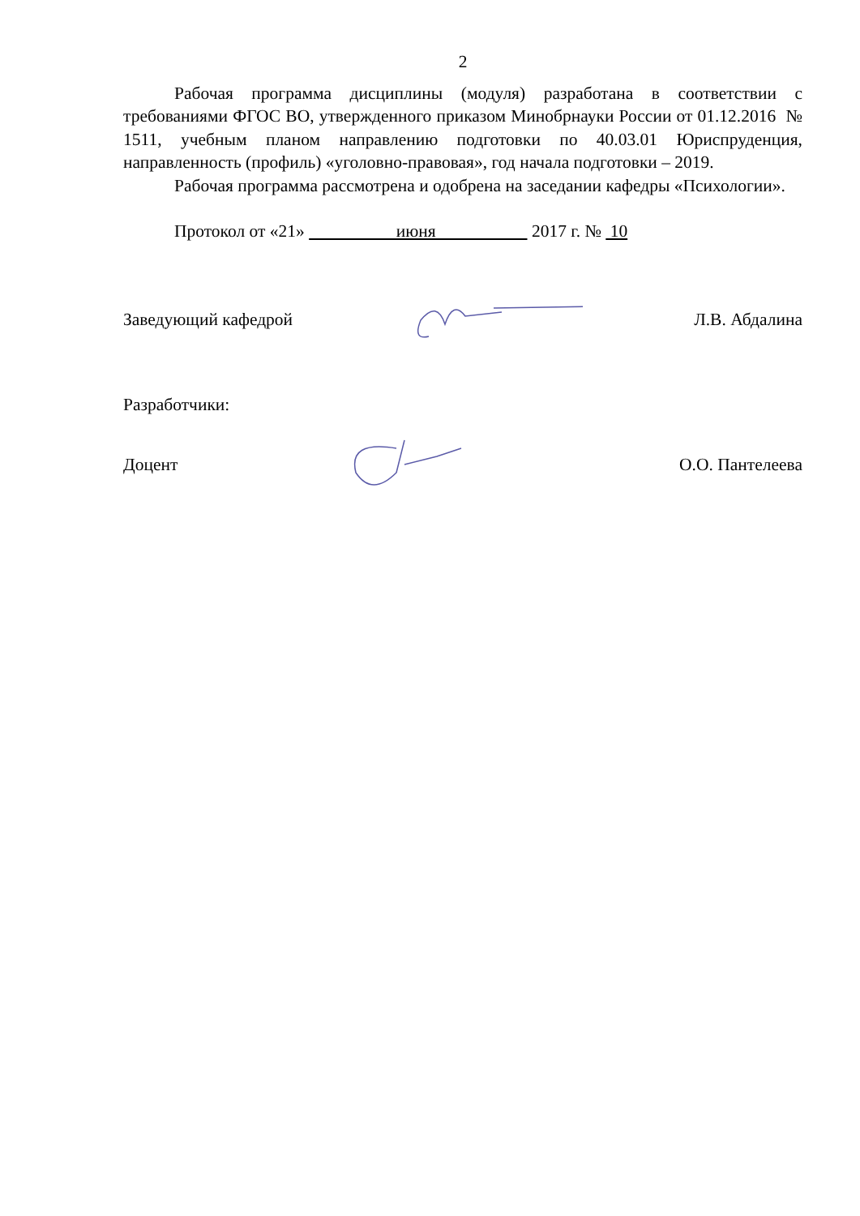2
Рабочая программа дисциплины (модуля) разработана в соответствии с требованиями ФГОС ВО, утвержденного приказом Минобрнауки России от 01.12.2016 № 1511, учебным планом направлению подготовки по 40.03.01 Юриспруденция, направленность (профиль) «уголовно-правовая», год начала подготовки – 2019.
Рабочая программа рассмотрена и одобрена на заседании кафедры «Психологии».
Протокол от «21» июня 2017 г. № 10
Заведующий кафедрой Л.В. Абдалина
Разработчики:
Доцент О.О. Пантелеева